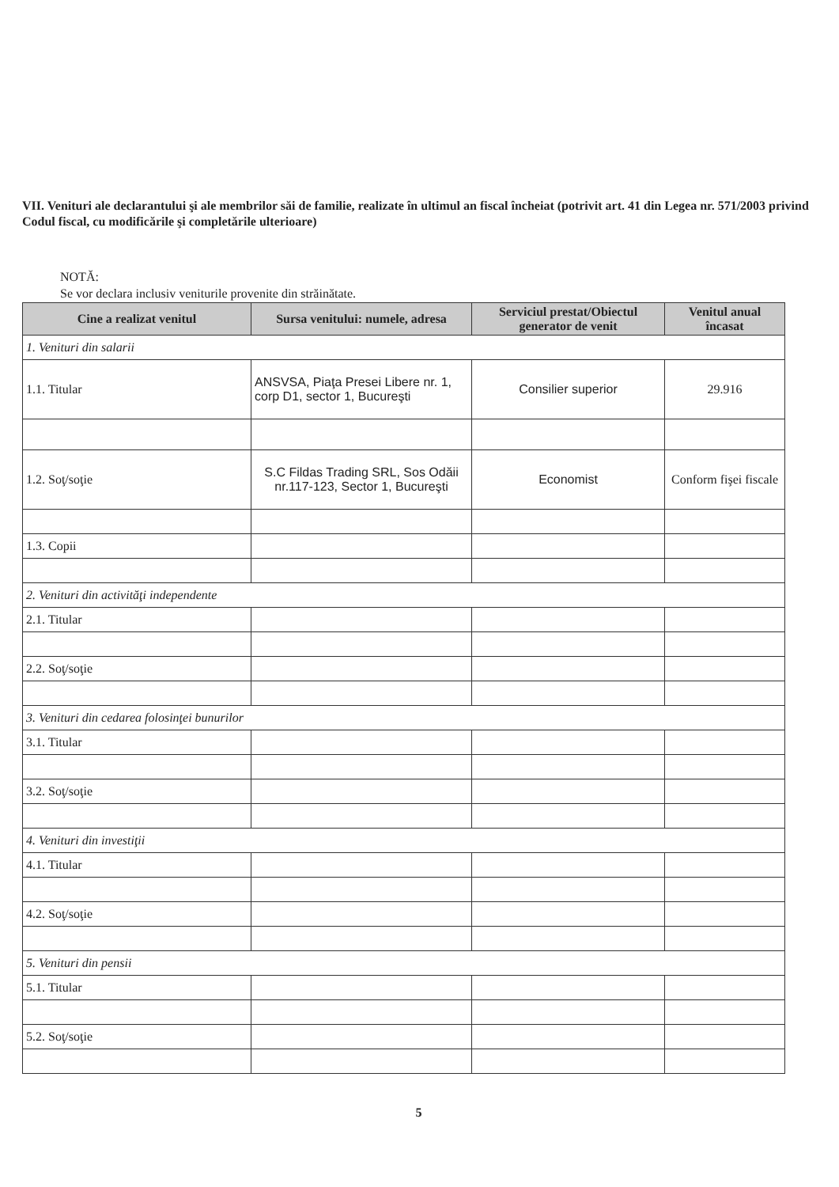VII. Venituri ale declarantului şi ale membrilor săi de familie, realizate în ultimul an fiscal încheiat (potrivit art. 41 din Legea nr. 571/2003 privind Codul fiscal, cu modificările şi completările ulterioare)
NOTĂ:
Se vor declara inclusiv veniturile provenite din străinătate.
| Cine a realizat venitul | Sursa venitului: numele, adresa | Serviciul prestat/Obiectul generator de venit | Venitul anual încasat |
| --- | --- | --- | --- |
| 1. Venituri din salarii | | | |
| 1.1. Titular | ANSVSA, Piaţa Presei Libere nr. 1, corp D1, sector 1, Bucureşti | Consilier superior | 29.916 |
| 1.2. Soţ/soţie | S.C Fildas Trading SRL, Sos Odăii nr.117-123, Sector 1, Bucureşti | Economist | Conform fişei fiscale |
| 1.3. Copii | | | |
| 2. Venituri din activităţi independente | | | |
| 2.1. Titular | | | |
| 2.2. Soţ/soţie | | | |
| 3. Venituri din cedarea folosinţei bunurilor | | | |
| 3.1. Titular | | | |
| 3.2. Soţ/soţie | | | |
| 4. Venituri din investiţii | | | |
| 4.1. Titular | | | |
| 4.2. Soţ/soţie | | | |
| 5. Venituri din pensii | | | |
| 5.1. Titular | | | |
| 5.2. Soţ/soţie | | | |
5